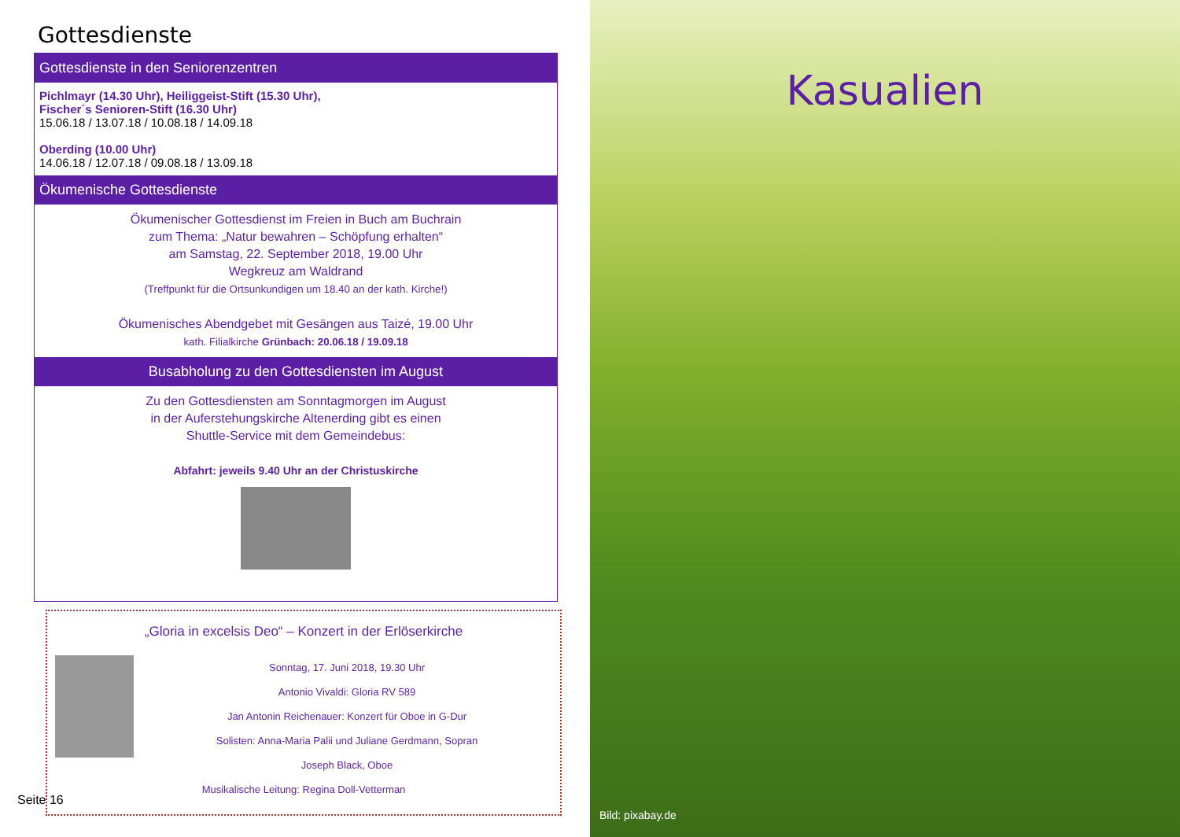Gottesdienste
Gottesdienste in den Seniorenzentren
Pichlmayr (14.30 Uhr), Heiliggeist-Stift (15.30 Uhr),
Fischer´s Senioren-Stift (16.30 Uhr)
15.06.18 / 13.07.18 / 10.08.18 / 14.09.18
Oberding (10.00 Uhr)
14.06.18 / 12.07.18 / 09.08.18 / 13.09.18
Ökumenische Gottesdienste
Ökumenischer Gottesdienst im Freien in Buch am Buchrain
zum Thema: „Natur bewahren – Schöpfung erhalten“
am Samstag, 22. September 2018, 19.00 Uhr
Wegkreuz am Waldrand
(Treffpunkt für die Ortsunkundigen um 18.40 an der kath. Kirche!)
Ökumenisches Abendgebet mit Gesängen aus Taizé, 19.00 Uhr
kath. Filialkirche Grünbach: 20.06.18 / 19.09.18
Busabholung zu den Gottesdiensten im August
Zu den Gottesdiensten am Sonntagmorgen im August
in der Auferstehungskirche Altenerding gibt es einen
Shuttle-Service mit dem Gemeindebus:
Abfahrt: jeweils 9.40 Uhr an der Christuskirche
„Gloria in excelsis Deo“ – Konzert in der Erlöserkirche
Sonntag, 17. Juni 2018, 19.30 Uhr
Antonio Vivaldi: Gloria RV 589
Jan Antonin Reichenauer: Konzert für Oboe in G-Dur
Solisten: Anna-Maria Palii und Juliane Gerdmann, Sopran
Joseph Black, Oboe
Musikalische Leitung: Regina Doll-Vetterman
Seite 16
Kasualien
Bild: pixabay.de